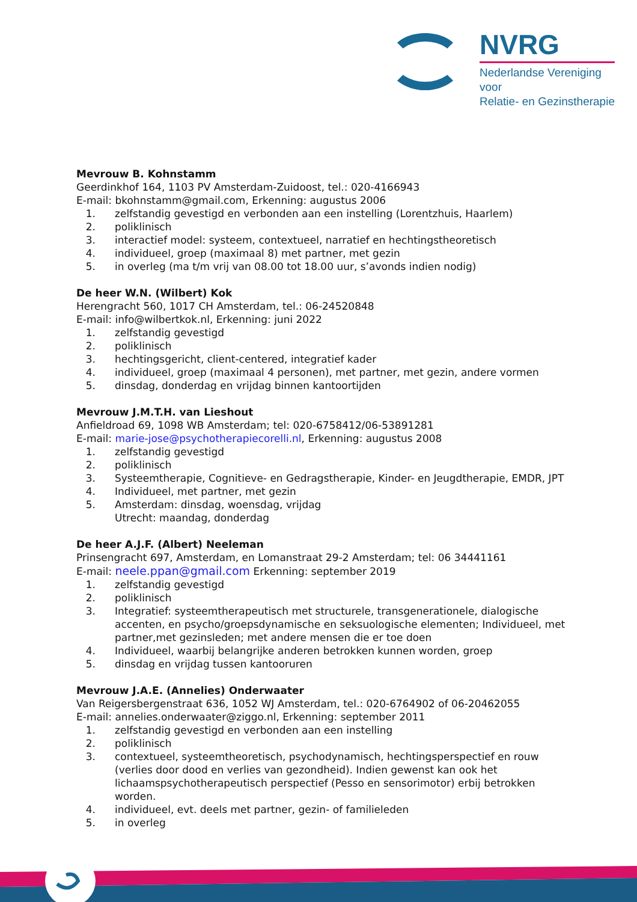NVRG
Nederlandse Vereniging voor
Relatie- en Gezinstherapie
Mevrouw B. Kohnstamm
Geerdinkhof 164, 1103 PV Amsterdam-Zuidoost, tel.: 020-4166943
E-mail: bkohnstamm@gmail.com, Erkenning: augustus 2006
1. zelfstandig gevestigd en verbonden aan een instelling (Lorentzhuis, Haarlem)
2. poliklinisch
3. interactief model: systeem, contextueel, narratief en hechtingstheoretisch
4. individueel, groep (maximaal 8) met partner, met gezin
5. in overleg (ma t/m vrij van 08.00 tot 18.00 uur, s’avonds indien nodig)
De heer W.N. (Wilbert) Kok
Herengracht 560, 1017 CH Amsterdam, tel.: 06-24520848
E-mail: info@wilbertkok.nl, Erkenning: juni 2022
1. zelfstandig gevestigd
2. poliklinisch
3. hechtingsgericht, client-centered, integratief kader
4. individueel, groep (maximaal 4 personen), met partner, met gezin, andere vormen
5. dinsdag, donderdag en vrijdag binnen kantoortijden
Mevrouw J.M.T.H. van Lieshout
Anfieldroad 69, 1098 WB Amsterdam; tel: 020-6758412/06-53891281
E-mail: marie-jose@psychotherapiecorelli.nl, Erkenning: augustus 2008
1. zelfstandig gevestigd
2. poliklinisch
3. Systeemtherapie, Cognitieve- en Gedragstherapie, Kinder- en Jeugdtherapie, EMDR, JPT
4. Individueel, met partner, met gezin
5. Amsterdam: dinsdag, woensdag, vrijdag
Utrecht: maandag, donderdag
De heer A.J.F. (Albert) Neeleman
Prinsengracht 697, Amsterdam, en Lomanstraat 29-2 Amsterdam; tel: 06 34441161
E-mail: neele.ppan@gmail.com Erkenning: september 2019
1. zelfstandig gevestigd
2. poliklinisch
3. Integratief: systeemtherapeutisch met structurele, transgenerationele, dialogische accenten, en psycho/groepsdynamische en seksuologische elementen; Individueel, met partner,met gezinsleden; met andere mensen die er toe doen
4. Individueel, waarbij belangrijke anderen betrokken kunnen worden, groep
5. dinsdag en vrijdag tussen kantooruren
Mevrouw J.A.E. (Annelies) Onderwaater
Van Reigersbergenstraat 636, 1052 WJ Amsterdam, tel.: 020-6764902 of 06-20462055
E-mail: annelies.onderwaater@ziggo.nl, Erkenning: september 2011
1. zelfstandig gevestigd en verbonden aan een instelling
2. poliklinisch
3. contextueel, systeemtheoretisch, psychodynamisch, hechtingsperspectief en rouw (verlies door dood en verlies van gezondheid). Indien gewenst kan ook het lichaamspsychotherapeutisch perspectief (Pesso en sensorimotor) erbij betrokken worden.
4. individueel, evt. deels met partner, gezin- of familieleden
5. in overleg